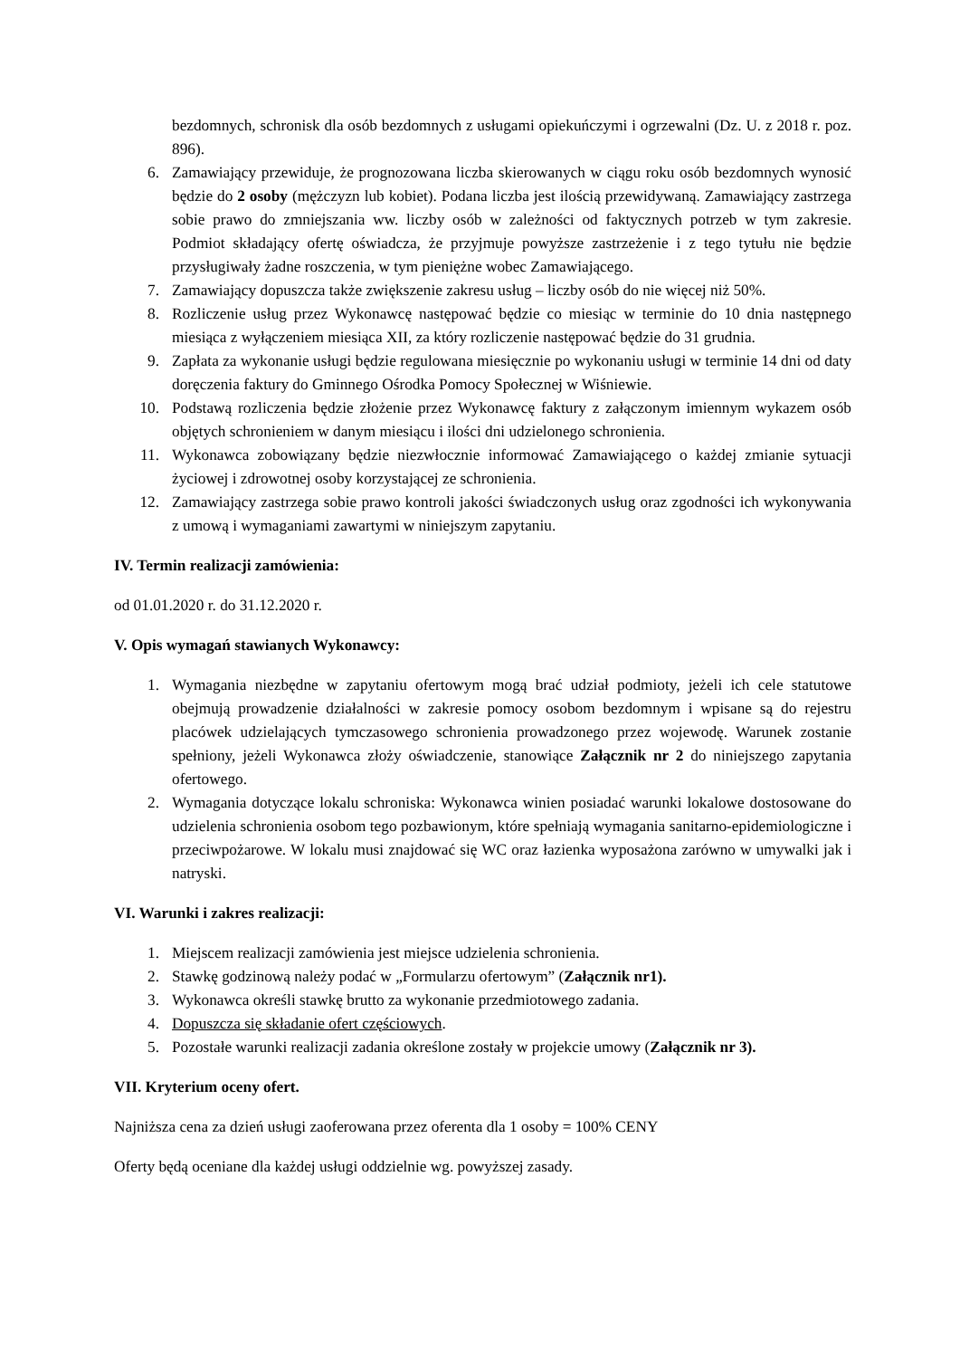bezdomnych, schronisk dla osób bezdomnych z usługami opiekuńczymi i ogrzewalni (Dz. U. z 2018 r. poz. 896).
6. Zamawiający przewiduje, że prognozowana liczba skierowanych w ciągu roku osób bezdomnych wynosić będzie do 2 osoby (mężczyzn lub kobiet). Podana liczba jest ilością przewidywaną. Zamawiający zastrzega sobie prawo do zmniejszania ww. liczby osób w zależności od faktycznych potrzeb w tym zakresie. Podmiot składający ofertę oświadcza, że przyjmuje powyższe zastrzeżenie i z tego tytułu nie będzie przysługiwały żadne roszczenia, w tym pieniężne wobec Zamawiającego.
7. Zamawiający dopuszcza także zwiększenie zakresu usług – liczby osób do nie więcej niż 50%.
8. Rozliczenie usług przez Wykonawcę następować będzie co miesiąc w terminie do 10 dnia następnego miesiąca z wyłączeniem miesiąca XII, za który rozliczenie następować będzie do 31 grudnia.
9. Zapłata za wykonanie usługi będzie regulowana miesięcznie po wykonaniu usługi w terminie 14 dni od daty doręczenia faktury do Gminnego Ośrodka Pomocy Społecznej w Wiśniewie.
10. Podstawą rozliczenia będzie złożenie przez Wykonawcę faktury z załączonym imiennym wykazem osób objętych schronieniem w danym miesiącu i ilości dni udzielonego schronienia.
11. Wykonawca zobowiązany będzie niezwłocznie informować Zamawiającego o każdej zmianie sytuacji życiowej i zdrowotnej osoby korzystającej ze schronienia.
12. Zamawiający zastrzega sobie prawo kontroli jakości świadczonych usług oraz zgodności ich wykonywania z umową i wymaganiami zawartymi w niniejszym zapytaniu.
IV. Termin realizacji zamówienia:
od 01.01.2020 r. do 31.12.2020 r.
V. Opis wymagań stawianych Wykonawcy:
1. Wymagania niezbędne w zapytaniu ofertowym mogą brać udział podmioty, jeżeli ich cele statutowe obejmują prowadzenie działalności w zakresie pomocy osobom bezdomnym i wpisane są do rejestru placówek udzielających tymczasowego schronienia prowadzonego przez wojewodę. Warunek zostanie spełniony, jeżeli Wykonawca złoży oświadczenie, stanowiące Załącznik nr 2 do niniejszego zapytania ofertowego.
2. Wymagania dotyczące lokalu schroniska: Wykonawca winien posiadać warunki lokalowe dostosowane do udzielenia schronienia osobom tego pozbawionym, które spełniają wymagania sanitarno-epidemiologiczne i przeciwpożarowe. W lokalu musi znajdować się WC oraz łazienka wyposażona zarówno w umywalki jak i natryski.
VI. Warunki i zakres realizacji:
1. Miejscem realizacji zamówienia jest miejsce udzielenia schronienia.
2. Stawkę godzinową należy podać w „Formularzu ofertowym” (Załącznik nr1).
3. Wykonawca określi stawkę brutto za wykonanie przedmiotowego zadania.
4. Dopuszcza się składanie ofert częściowych.
5. Pozostałe warunki realizacji zadania określone zostały w projekcie umowy (Załącznik nr 3).
VII. Kryterium oceny ofert.
Najniższa cena za dzień usługi zaoferowana przez oferenta dla 1 osoby = 100% CENY
Oferty będą oceniane dla każdej usługi oddzielnie wg. powyższej zasady.